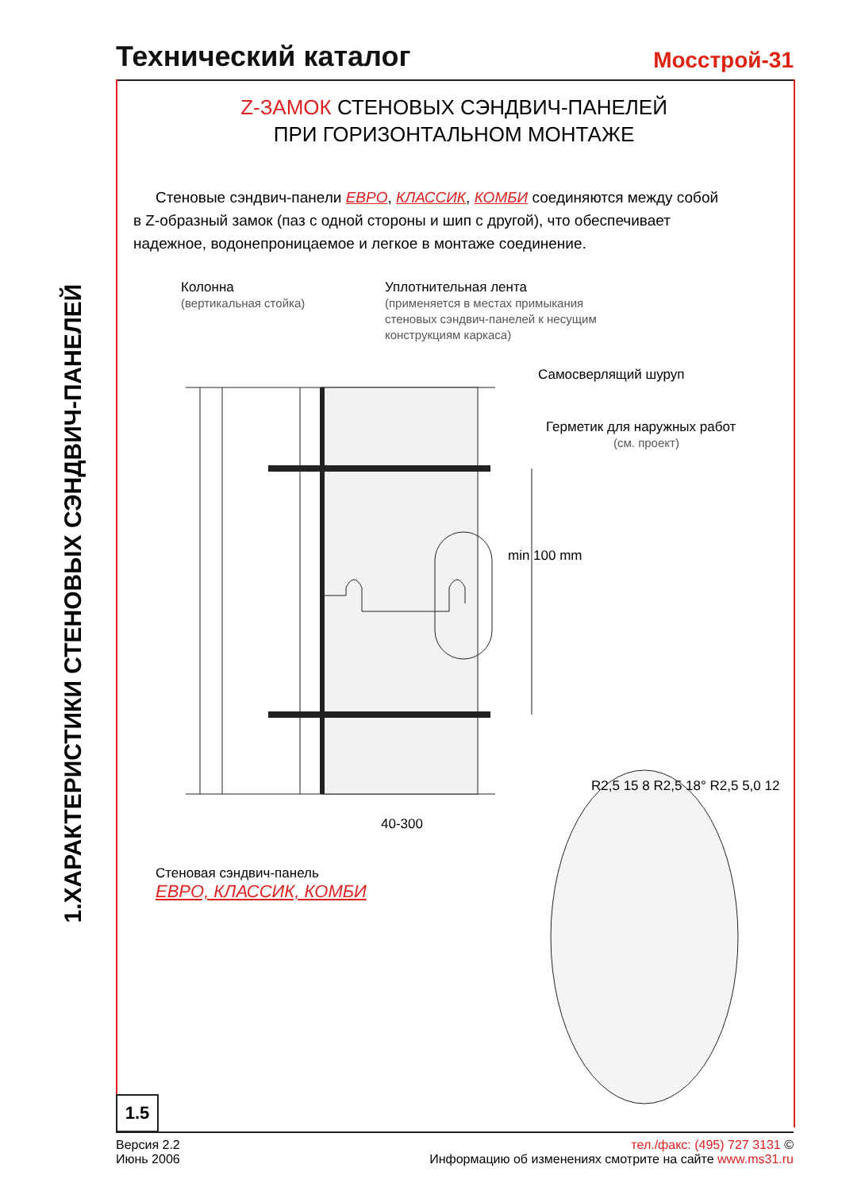Технический каталог
Мосстрой-31
1.ХАРАКТЕРИСТИКИ СТЕНОВЫХ СЭНДВИЧ-ПАНЕЛЕЙ
Z-ЗАМОК СТЕНОВЫХ СЭНДВИЧ-ПАНЕЛЕЙ
ПРИ ГОРИЗОНТАЛЬНОМ МОНТАЖЕ
Стеновые сэндвич-панели ЕВРО, КЛАССИК, КОМБИ соединяются между собой в Z-образный замок (паз с одной стороны и шип с другой), что обеспечивает надежное, водонепроницаемое и легкое в монтаже соединение.
Колонна
(вертикальная стойка)
Уплотнительная лента
(применяется в местах примыкания
стеновых сэндвич-панелей к несущим
конструкциям каркаса)
Самосверлящий шуруп
Герметик для наружных работ
(см. проект)
min 100 mm
40-300
R2,5 15 8 R2,5 18° R2,5 5,0 12
Стеновая сэндвич-панель
ЕВРО, КЛАССИК, КОМБИ
1.5
Версия 2.2
Июнь 2006
тел./факс: (495) 727 3131 ©
Информацию об изменениях смотрите на сайте www.ms31.ru